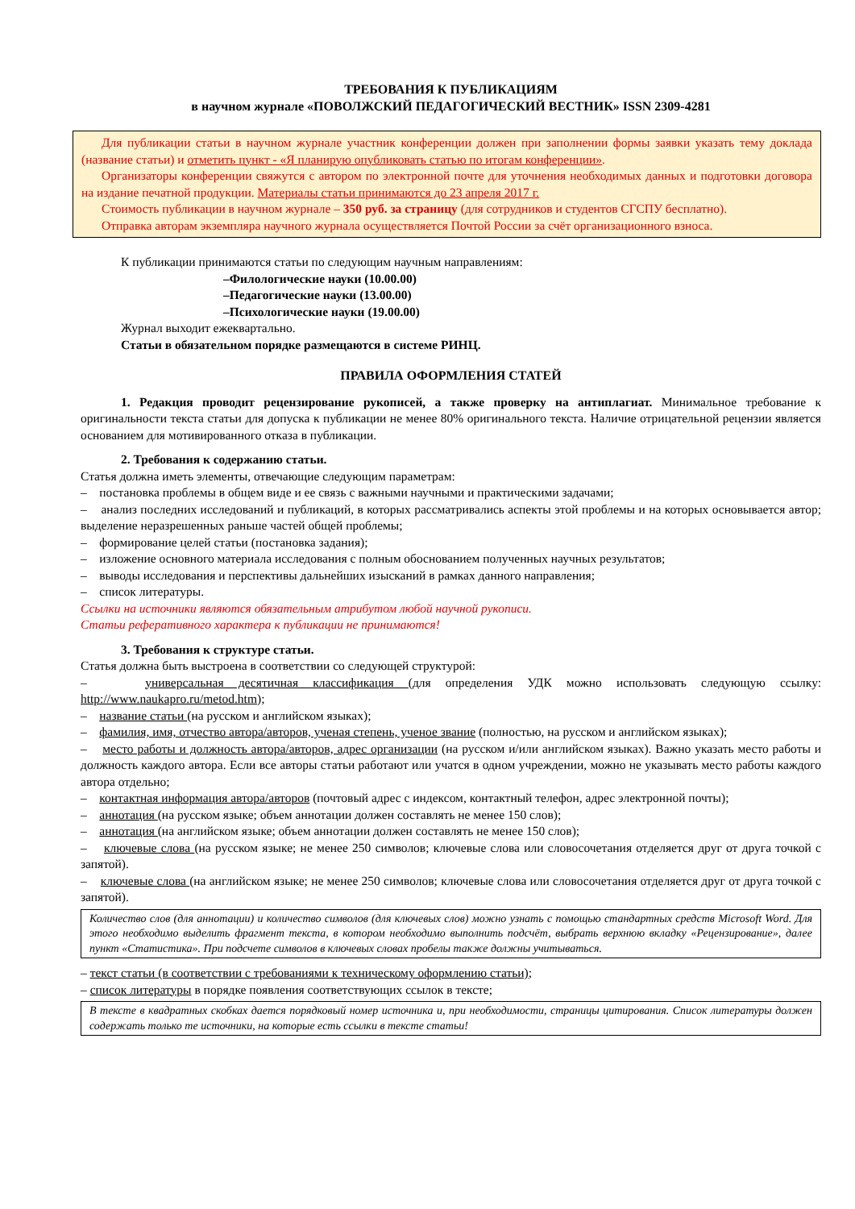ТРЕБОВАНИЯ К ПУБЛИКАЦИЯМ
в научном журнале «ПОВОЛЖСКИЙ ПЕДАГОГИЧЕСКИЙ ВЕСТНИК» ISSN 2309-4281
Для публикации статьи в научном журнале участник конференции должен при заполнении формы заявки указать тему доклада (название статьи) и отметить пункт - «Я планирую опубликовать статью по итогам конференции».
Организаторы конференции свяжутся с автором по электронной почте для уточнения необходимых данных и подготовки договора на издание печатной продукции. Материалы статьи принимаются до 23 апреля 2017 г.
Стоимость публикации в научном журнале – 350 руб. за страницу (для сотрудников и студентов СГСПУ бесплатно).
Отправка авторам экземпляра научного журнала осуществляется Почтой России за счёт организационного взноса.
К публикации принимаются статьи по следующим научным направлениям:
–Филологические науки (10.00.00)
–Педагогические науки (13.00.00)
–Психологические науки (19.00.00)
Журнал выходит ежеквартально.
Статьи в обязательном порядке размещаются в системе РИНЦ.
ПРАВИЛА ОФОРМЛЕНИЯ СТАТЕЙ
1. Редакция проводит рецензирование рукописей, а также проверку на антиплагиат. Минимальное требование к оригинальности текста статьи для допуска к публикации не менее 80% оригинального текста. Наличие отрицательной рецензии является основанием для мотивированного отказа в публикации.
2. Требования к содержанию статьи.
Статья должна иметь элементы, отвечающие следующим параметрам:
– постановка проблемы в общем виде и ее связь с важными научными и практическими задачами;
– анализ последних исследований и публикаций, в которых рассматривались аспекты этой проблемы и на которых основывается автор; выделение неразрешенных раньше частей общей проблемы;
– формирование целей статьи (постановка задания);
– изложение основного материала исследования с полным обоснованием полученных научных результатов;
– выводы исследования и перспективы дальнейших изысканий в рамках данного направления;
– список литературы.
Ссылки на источники являются обязательным атрибутом любой научной рукописи.
Статьи реферативного характера к публикации не принимаются!
3. Требования к структуре статьи.
Статья должна быть выстроена в соответствии со следующей структурой:
– универсальная десятичная классификация (для определения УДК можно использовать следующую ссылку: http://www.naukapro.ru/metod.htm);
– название статьи (на русском и английском языках);
– фамилия, имя, отчество автора/авторов, ученая степень, ученое звание (полностью, на русском и английском языках);
– место работы и должность автора/авторов, адрес организации (на русском и/или английском языках). Важно указать место работы и должность каждого автора. Если все авторы статьи работают или учатся в одном учреждении, можно не указывать место работы каждого автора отдельно;
– контактная информация автора/авторов (почтовый адрес с индексом, контактный телефон, адрес электронной почты);
– аннотация (на русском языке; объем аннотации должен составлять не менее 150 слов);
– аннотация (на английском языке; объем аннотации должен составлять не менее 150 слов);
– ключевые слова (на русском языке; не менее 250 символов; ключевые слова или словосочетания отделяется друг от друга точкой с запятой).
– ключевые слова (на английском языке; не менее 250 символов; ключевые слова или словосочетания отделяется друг от друга точкой с запятой).
Количество слов (для аннотации) и количество символов (для ключевых слов) можно узнать с помощью стандартных средств Microsoft Word. Для этого необходимо выделить фрагмент текста, в котором необходимо выполнить подсчёт, выбрать верхнюю вкладку «Рецензирование», далее пункт «Статистика». При подсчете символов в ключевых словах пробелы также должны учитываться.
– текст статьи (в соответствии с требованиями к техническому оформлению статьи);
– список литературы в порядке появления соответствующих ссылок в тексте;
В тексте в квадратных скобках дается порядковый номер источника и, при необходимости, страницы цитирования. Список литературы должен содержать только те источники, на которые есть ссылки в тексте статьи!